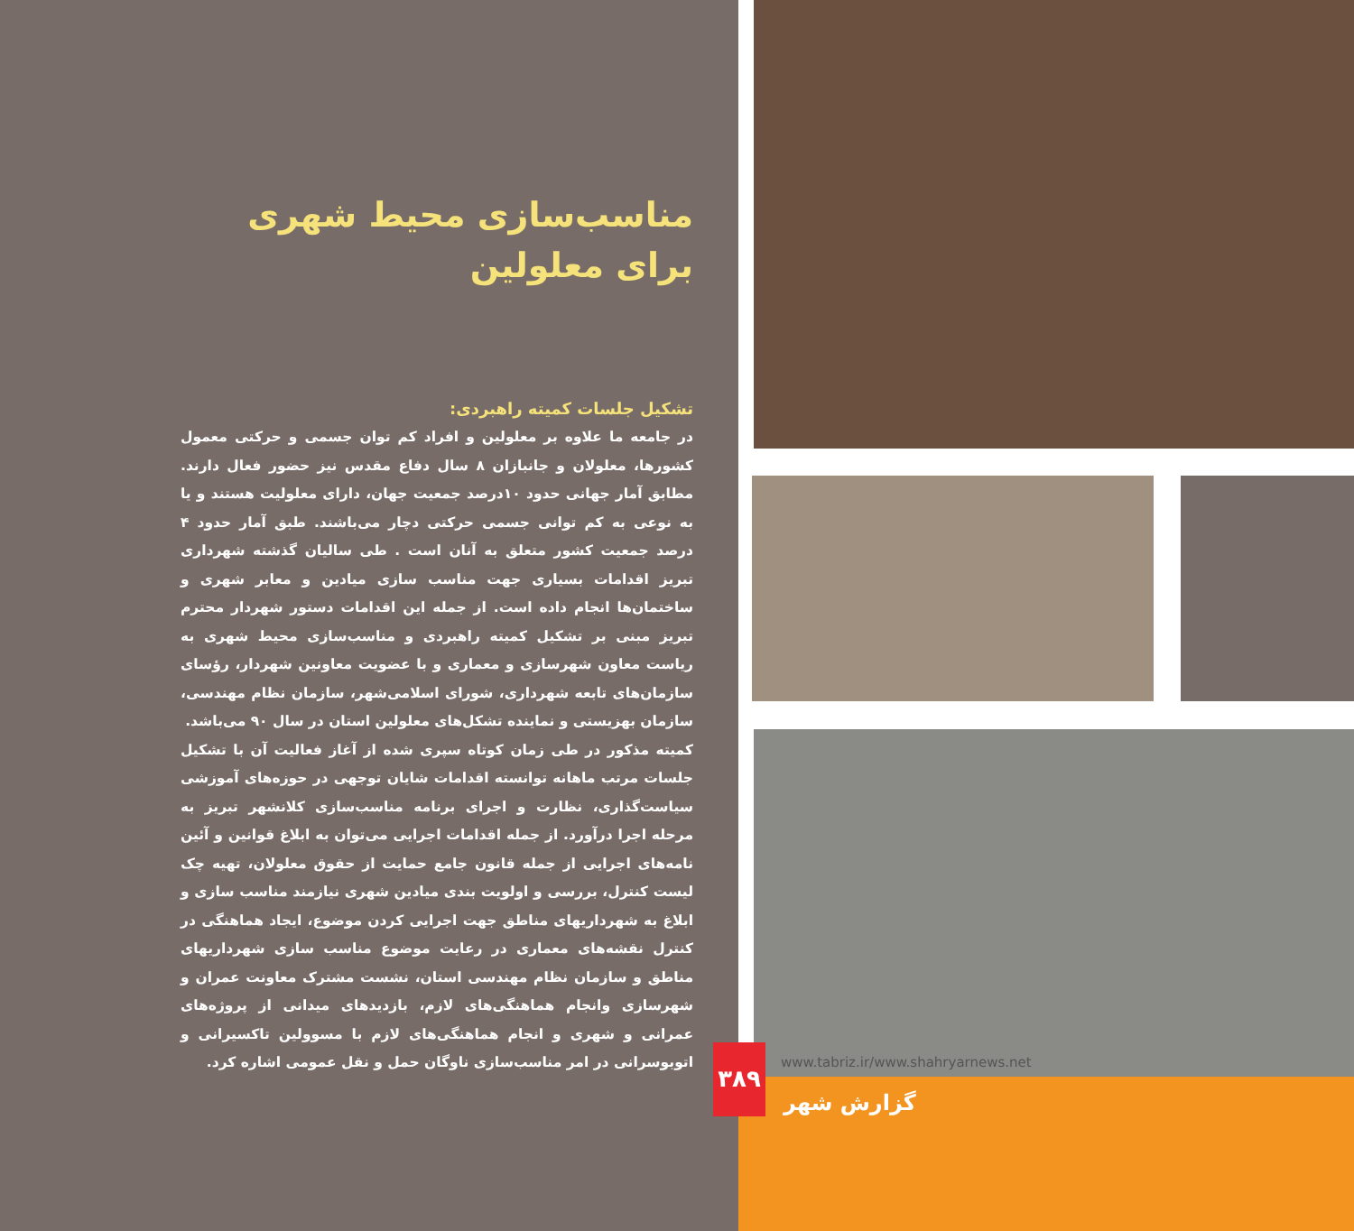مناسب‌سازی محیط شهری
برای معلولین
تشکیل جلسات کمیته راهبردی:
در جامعه ما علاوه بر معلولین و افراد کم توان جسمی و حرکتی معمول کشورها، معلولان و جانبازان ۸ سال دفاع مقدس نیز حضور فعال دارند. مطابق آمار جهانی حدود ۱۰درصد جمعیت جهان، دارای معلولیت هستند و یا به نوعی به کم توانی جسمی حرکتی دچار می‌باشند. طبق آمار حدود ۴ درصد جمعیت کشور متعلق به آنان است . طی سالیان گذشته شهرداری تبریز اقدامات بسیاری جهت مناسب سازی میادین و معابر شهری و ساختمان‌ها انجام داده است. از جمله این اقدامات دستور شهردار محترم تبریز مبنی بر تشکیل کمیته راهبردی و مناسب‌سازی محیط شهری به ریاست معاون شهرسازی و معماری و با عضویت معاونین شهردار، رؤسای سازمان‌های تابعه شهرداری، شورای اسلامی‌شهر، سازمان نظام مهندسی، سازمان بهزیستی و نماینده تشکل‌های معلولین استان در سال ۹۰ می‌باشد.
کمیته مذکور در طی زمان کوتاه سپری شده از آغاز فعالیت آن با تشکیل جلسات مرتب ماهانه توانسته اقدامات شایان توجهی در حوزه‌های آموزشی سیاست‌گذاری، نظارت و اجرای برنامه مناسب‌سازی کلانشهر تبریز به مرحله اجرا درآورد. از جمله اقدامات اجرایی می‌توان به ابلاغ قوانین و آئین نامه‌های اجرایی از جمله قانون جامع حمایت از حقوق معلولان، تهیه چک لیست کنترل، بررسی و اولویت بندی میادین شهری نیازمند مناسب سازی و ابلاغ به شهرداریهای مناطق جهت اجرایی کردن موضوع، ایجاد هماهنگی در کنترل نقشه‌های معماری در رعایت موضوع مناسب سازی شهرداریهای مناطق و سازمان نظام مهندسی استان، نشست مشترک معاونت عمران و شهرسازی وانجام هماهنگی‌های لازم، بازدیدهای میدانی از پروژه‌های عمرانی و شهری و انجام هماهنگی‌های لازم با مسوولین تاکسیرانی و اتوبوسرانی در امر مناسب‌سازی ناوگان حمل و نقل عمومی اشاره کرد.
۳۸۹
www.tabriz.ir/www.shahryarnews.net
گزارش شهر